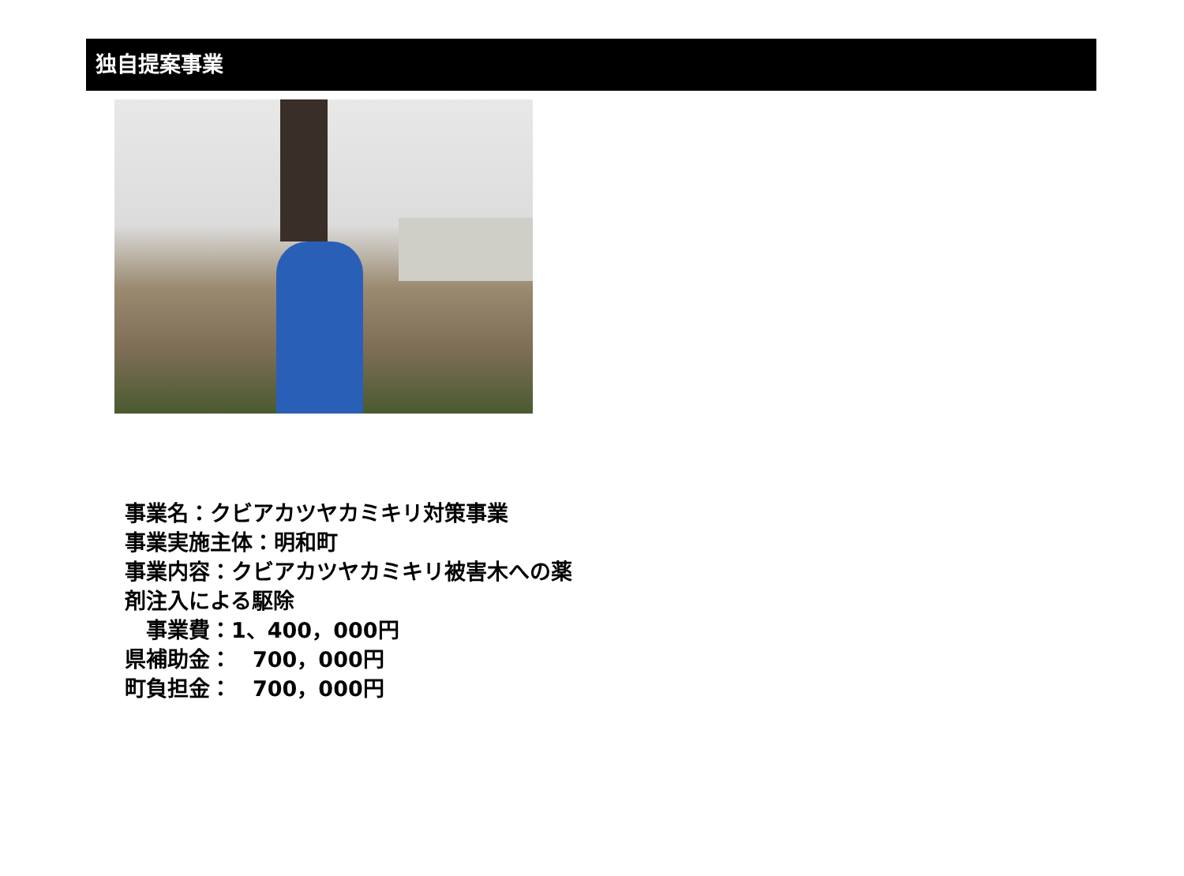独自提案事業
事業名：クビアカツヤカミキリ対策事業
事業実施主体：明和町
事業内容：クビアカツヤカミキリ被害木への薬
剤注入による駆除
　事業費：1、400，000円
県補助金：　700，000円
町負担金：　700，000円